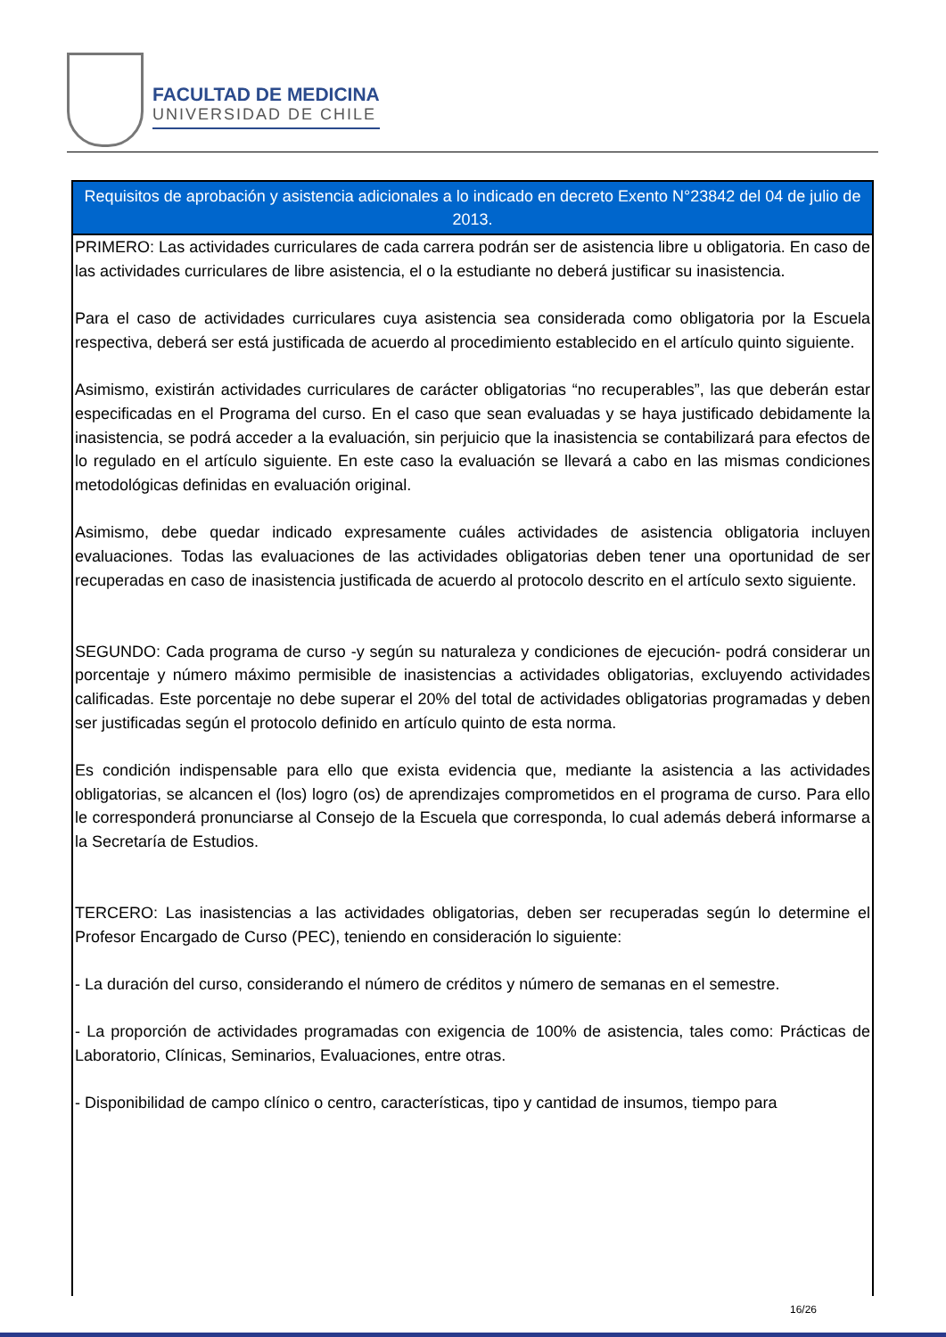FACULTAD DE MEDICINA
UNIVERSIDAD DE CHILE
| Requisitos de aprobación y asistencia adicionales a lo indicado en decreto Exento N°23842 del 04 de julio de 2013. |
| --- |
| PRIMERO: Las actividades curriculares de cada carrera podrán ser de asistencia libre u obligatoria. En caso de las actividades curriculares de libre asistencia, el o la estudiante no deberá justificar su inasistencia. Para el caso de actividades curriculares cuya asistencia sea considerada como obligatoria por la Escuela respectiva, deberá ser está justificada de acuerdo al procedimiento establecido en el artículo quinto siguiente. Asimismo, existirán actividades curriculares de carácter obligatorias “no recuperables”, las que deberán estar especificadas en el Programa del curso. En el caso que sean evaluadas y se haya justificado debidamente la inasistencia, se podrá acceder a la evaluación, sin perjuicio que la inasistencia se contabilizará para efectos de lo regulado en el artículo siguiente. En este caso la evaluación se llevará a cabo en las mismas condiciones metodológicas definidas en evaluación original. Asimismo, debe quedar indicado expresamente cuáles actividades de asistencia obligatoria incluyen evaluaciones. Todas las evaluaciones de las actividades obligatorias deben tener una oportunidad de ser recuperadas en caso de inasistencia justificada de acuerdo al protocolo descrito en el artículo sexto siguiente. SEGUNDO: Cada programa de curso -y según su naturaleza y condiciones de ejecución- podrá considerar un porcentaje y número máximo permisible de inasistencias a actividades obligatorias, excluyendo actividades calificadas. Este porcentaje no debe superar el 20% del total de actividades obligatorias programadas y deben ser justificadas según el protocolo definido en artículo quinto de esta norma. Es condición indispensable para ello que exista evidencia que, mediante la asistencia a las actividades obligatorias, se alcancen el (los) logro (os) de aprendizajes comprometidos en el programa de curso. Para ello le corresponderá pronunciarse al Consejo de la Escuela que corresponda, lo cual además deberá informarse a la Secretaría de Estudios. TERCERO: Las inasistencias a las actividades obligatorias, deben ser recuperadas según lo determine el Profesor Encargado de Curso (PEC), teniendo en consideración lo siguiente: - La duración del curso, considerando el número de créditos y número de semanas en el semestre. - La proporción de actividades programadas con exigencia de 100% de asistencia, tales como: Prácticas de Laboratorio, Clínicas, Seminarios, Evaluaciones, entre otras. - Disponibilidad de campo clínico o centro, características, tipo y cantidad de insumos, tiempo para |
16/26